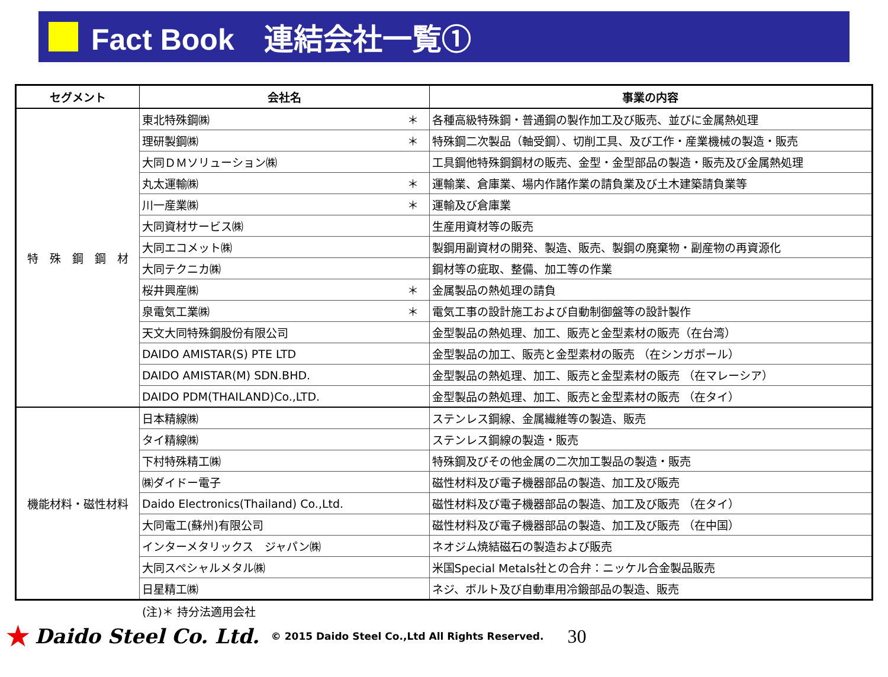Fact Book　連結会社一覧①
| セグメント | 会社名 | | 事業の内容 |
| --- | --- | --- | --- |
| 特 殊 鋼 鋼 材 | 東北特殊鋼㈱ | ＊ | 各種高級特殊鋼・普通鋼の製作加工及び販売、並びに金属熱処理 |
| | 理研製鋼㈱ | ＊ | 特殊鋼二次製品（軸受鋼）、切削工具、及び工作・産業機械の製造・販売 |
| | 大同ＤＭソリューション㈱ | | 工具鋼他特殊鋼鋼材の販売、金型・金型部品の製造・販売及び金属熱処理 |
| | 丸太運輸㈱ | ＊ | 運輸業、倉庫業、場内作諸作業の請負業及び土木建築請負業等 |
| | 川一産業㈱ | ＊ | 運輸及び倉庫業 |
| | 大同資材サービス㈱ | | 生産用資材等の販売 |
| | 大同エコメット㈱ | | 製鋼用副資材の開発、製造、販売、製鋼の廃棄物・副産物の再資源化 |
| | 大同テクニカ㈱ | | 鋼材等の疵取、整備、加工等の作業 |
| | 桜井興産㈱ | ＊ | 金属製品の熱処理の請負 |
| | 泉電気工業㈱ | ＊ | 電気工事の設計施工および自動制御盤等の設計製作 |
| | 天文大同特殊鋼股份有限公司 | | 金型製品の熱処理、加工、販売と金型素材の販売（在台湾） |
| | DAIDO AMISTAR(S) PTE LTD | | 金型製品の加工、販売と金型素材の販売 （在シンガポール） |
| | DAIDO AMISTAR(M) SDN.BHD. | | 金型製品の熱処理、加工、販売と金型素材の販売 （在マレーシア） |
| | DAIDO PDM(THAILAND)Co.,LTD. | | 金型製品の熱処理、加工、販売と金型素材の販売 （在タイ） |
| 機能材料・磁性材料 | 日本精線㈱ | | ステンレス鋼線、金属繊維等の製造、販売 |
| | タイ精線㈱ | | ステンレス鋼線の製造・販売 |
| | 下村特殊精工㈱ | | 特殊鋼及びその他金属の二次加工製品の製造・販売 |
| | ㈱ダイドー電子 | | 磁性材料及び電子機器部品の製造、加工及び販売 |
| | Daido Electronics(Thailand) Co.,Ltd. | | 磁性材料及び電子機器部品の製造、加工及び販売 （在タイ） |
| | 大同電工(蘇州)有限公司 | | 磁性材料及び電子機器部品の製造、加工及び販売 （在中国） |
| | インターメタリックス ジャパン㈱ | | ネオジム焼結磁石の製造および販売 |
| | 大同スペシャルメタル㈱ | | 米国Special Metals社との合弁：ニッケル合金製品販売 |
| | 日星精工㈱ | | ネジ、ボルト及び自動車用冷鍛部品の製造、販売 |
(注)＊ 持分法適用会社
★ Daido Steel Co. Ltd. © 2015 Daido Steel Co.,Ltd All Rights Reserved. 30